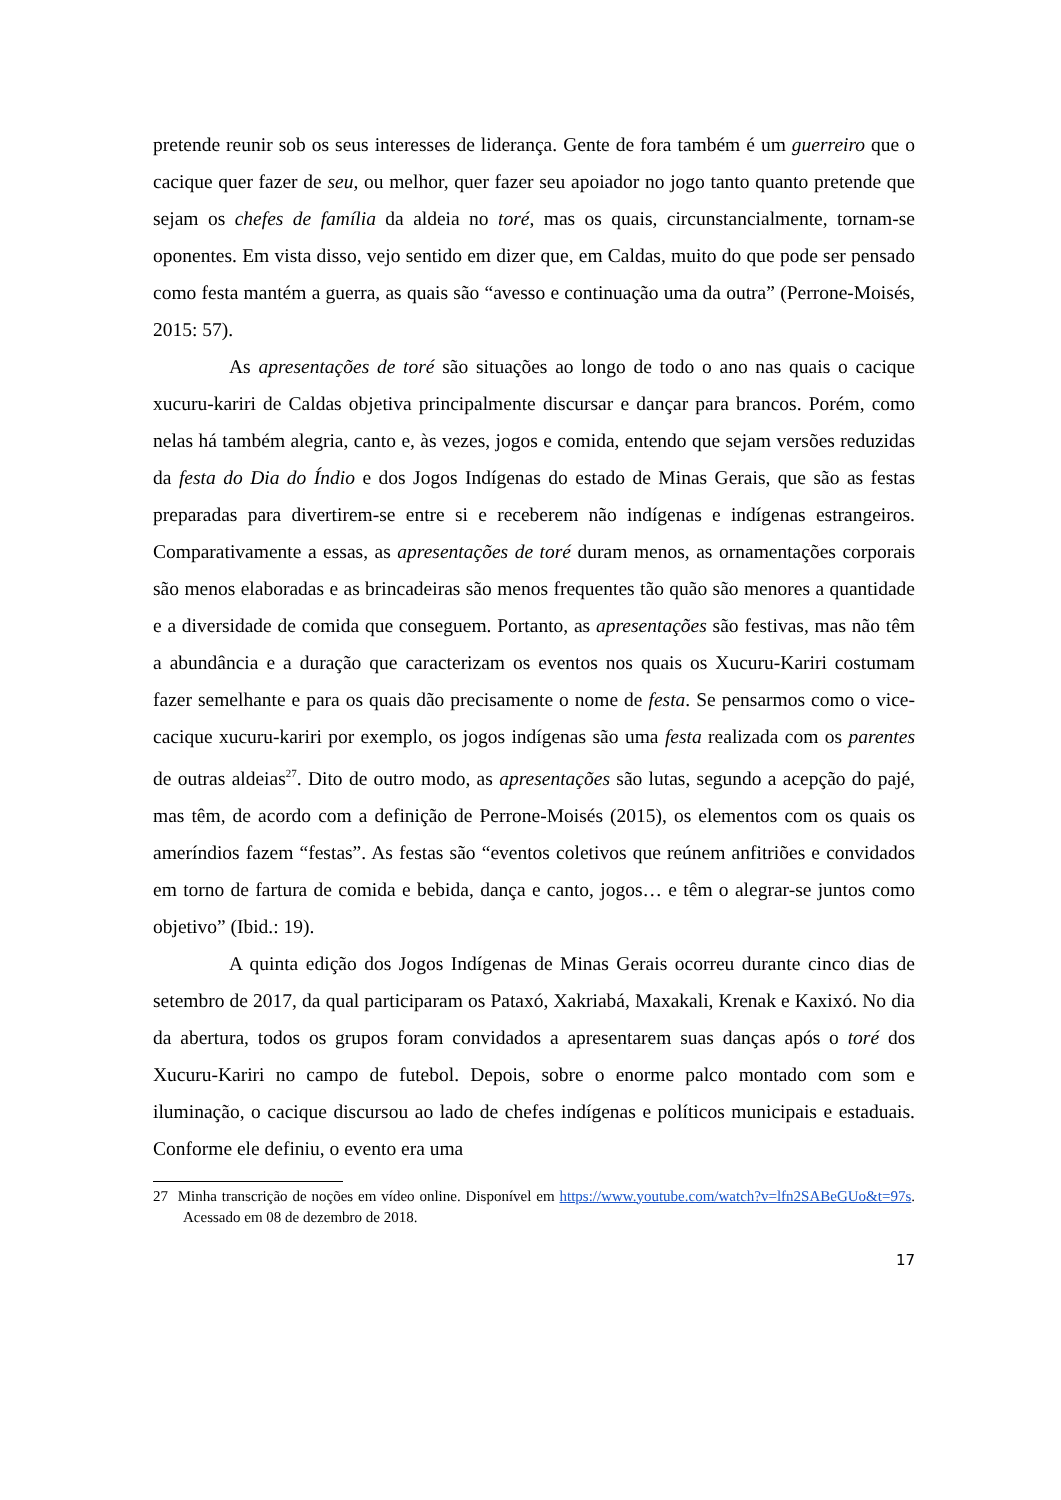pretende reunir sob os seus interesses de liderança. Gente de fora também é um guerreiro que o cacique quer fazer de seu, ou melhor, quer fazer seu apoiador no jogo tanto quanto pretende que sejam os chefes de família da aldeia no toré, mas os quais, circunstancialmente, tornam-se oponentes. Em vista disso, vejo sentido em dizer que, em Caldas, muito do que pode ser pensado como festa mantém a guerra, as quais são “avesso e continuação uma da outra” (Perrone-Moisés, 2015: 57).
As apresentações de toré são situações ao longo de todo o ano nas quais o cacique xucuru-kariri de Caldas objetiva principalmente discursar e dançar para brancos. Porém, como nelas há também alegria, canto e, às vezes, jogos e comida, entendo que sejam versões reduzidas da festa do Dia do Índio e dos Jogos Indígenas do estado de Minas Gerais, que são as festas preparadas para divertirem-se entre si e receberem não indígenas e indígenas estrangeiros. Comparativamente a essas, as apresentações de toré duram menos, as ornamentações corporais são menos elaboradas e as brincadeiras são menos frequentes tão quão são menores a quantidade e a diversidade de comida que conseguem. Portanto, as apresentações são festivas, mas não têm a abundância e a duração que caracterizam os eventos nos quais os Xucuru-Kariri costumam fazer semelhante e para os quais dão precisamente o nome de festa. Se pensarmos como o vice-cacique xucuru-kariri por exemplo, os jogos indígenas são uma festa realizada com os parentes de outras aldeias<sup>27</sup>. Dito de outro modo, as apresentações são lutas, segundo a acepção do pajé, mas têm, de acordo com a definição de Perrone-Moisés (2015), os elementos com os quais os ameríndios fazem “festas”. As festas são “eventos coletivos que reúnem anfitriões e convidados em torno de fartura de comida e bebida, dança e canto, jogos… e têm o alegrar-se juntos como objetivo” (Ibid.: 19).
A quinta edição dos Jogos Indígenas de Minas Gerais ocorreu durante cinco dias de setembro de 2017, da qual participaram os Pataxó, Xakriabá, Maxakali, Krenak e Kaxixó. No dia da abertura, todos os grupos foram convidados a apresentarem suas danças após o toré dos Xucuru-Kariri no campo de futebol. Depois, sobre o enorme palco montado com som e iluminação, o cacique discursou ao lado de chefes indígenas e políticos municipais e estaduais. Conforme ele definiu, o evento era uma
27 Minha transcrição de noções em vídeo online. Disponível em https://www.youtube.com/watch?v=lfn2SABeGUo&t=97s. Acessado em 08 de dezembro de 2018.
17